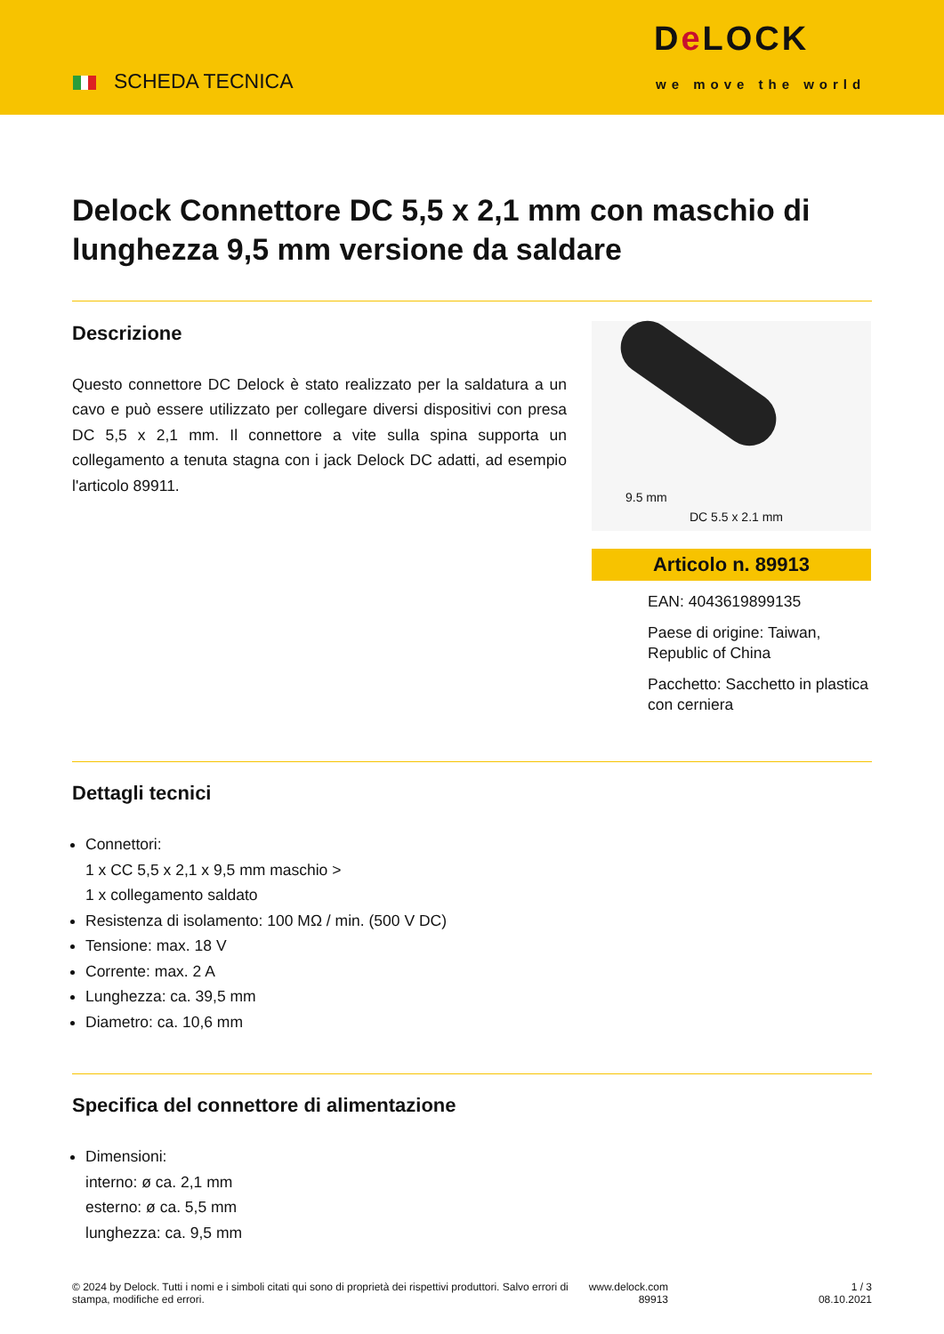SCHEDA TECNICA
De LOCK
we move the world
Delock Connettore DC 5,5 x 2,1 mm con maschio di lunghezza 9,5 mm versione da saldare
Descrizione
Questo connettore DC Delock è stato realizzato per la saldatura a un cavo e può essere utilizzato per collegare diversi dispositivi con presa DC 5,5 x 2,1 mm. Il connettore a vite sulla spina supporta un collegamento a tenuta stagna con i jack Delock DC adatti, ad esempio l'articolo 89911.
9.5 mm
DC 5.5 x 2.1 mm
Articolo n. 89913
EAN: 4043619899135
Paese di origine: Taiwan, Republic of China
Pacchetto: Sacchetto in plastica con cerniera
Dettagli tecnici
Connettori:
1 x CC 5,5 x 2,1 x 9,5 mm maschio >
1 x collegamento saldato
Resistenza di isolamento: 100 MΩ / min. (500 V DC)
Tensione: max. 18 V
Corrente: max. 2 A
Lunghezza: ca. 39,5 mm
Diametro: ca. 10,6 mm
Specifica del connettore di alimentazione
Dimensioni:
interno: ø ca. 2,1 mm
esterno: ø ca. 5,5 mm
lunghezza: ca. 9,5 mm
© 2024 by Delock. Tutti i nomi e i simboli citati qui sono di proprietà dei rispettivi produttori. Salvo errori di stampa, modifiche ed errori.
www.delock.com
89913
1 / 3
08.10.2021